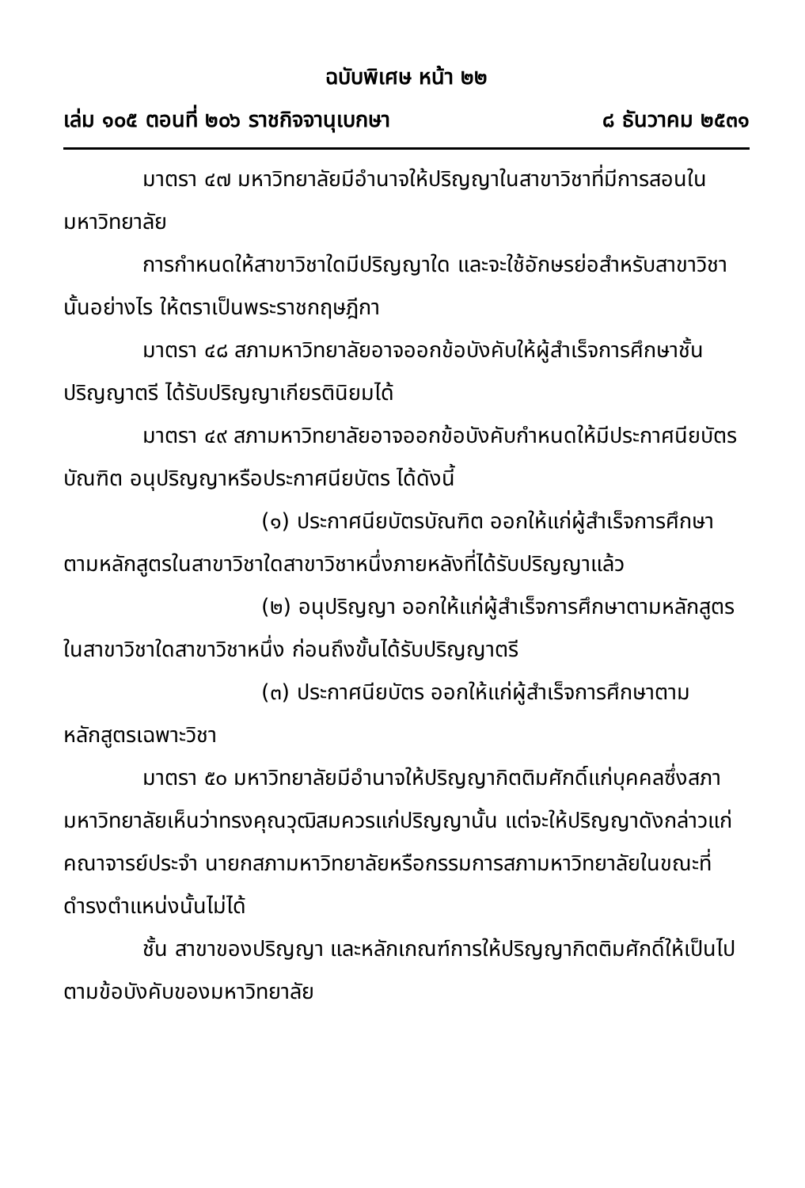ฉบับพิเศษ หน้า ๒๒
เล่ม ๑๐๕ ตอนที่ ๒๐๖ ราชกิจจานุเบกษา ๘ ธันวาคม ๒๕๓๑
มาตรา ๔๗ มหาวิทยาลัยมีอำนาจให้ปริญญาในสาขาวิชาที่มีการสอนในมหาวิทยาลัย
การกำหนดให้สาขาวิชาใดมีปริญญาใด และจะใช้อักษรย่อสำหรับสาขาวิชานั้นอย่างไร ให้ตราเป็นพระราชกฤษฎีกา
มาตรา ๔๘ สภามหาวิทยาลัยอาจออกข้อบังคับให้ผู้สำเร็จการศึกษาชั้นปริญญาตรี ได้รับปริญญาเกียรตินิยมได้
มาตรา ๔๙ สภามหาวิทยาลัยอาจออกข้อบังคับกำหนดให้มีประกาศนียบัตรบัณฑิต อนุปริญญาหรือประกาศนียบัตร ได้ดังนี้
(๑) ประกาศนียบัตรบัณฑิต ออกให้แก่ผู้สำเร็จการศึกษาตามหลักสูตรในสาขาวิชาใดสาขาวิชาหนึ่งภายหลังที่ได้รับปริญญาแล้ว
(๒) อนุปริญญา ออกให้แก่ผู้สำเร็จการศึกษาตามหลักสูตรในสาขาวิชาใดสาขาวิชาหนึ่ง ก่อนถึงขั้นได้รับปริญญาตรี
(๓) ประกาศนียบัตร ออกให้แก่ผู้สำเร็จการศึกษาตามหลักสูตรเฉพาะวิชา
มาตรา ๕๐ มหาวิทยาลัยมีอำนาจให้ปริญญากิตติมศักดิ์แก่บุคคลซึ่งสภามหาวิทยาลัยเห็นว่าทรงคุณวุฒิสมควรแก่ปริญญานั้น แต่จะให้ปริญญาดังกล่าวแก่คณาจารย์ประจำ นายกสภามหาวิทยาลัยหรือกรรมการสภามหาวิทยาลัยในขณะที่ดำรงตำแหน่งนั้นไม่ได้
ชั้น สาขาของปริญญา และหลักเกณฑ์การให้ปริญญากิตติมศักดิ์ให้เป็นไปตามข้อบังคับของมหาวิทยาลัย